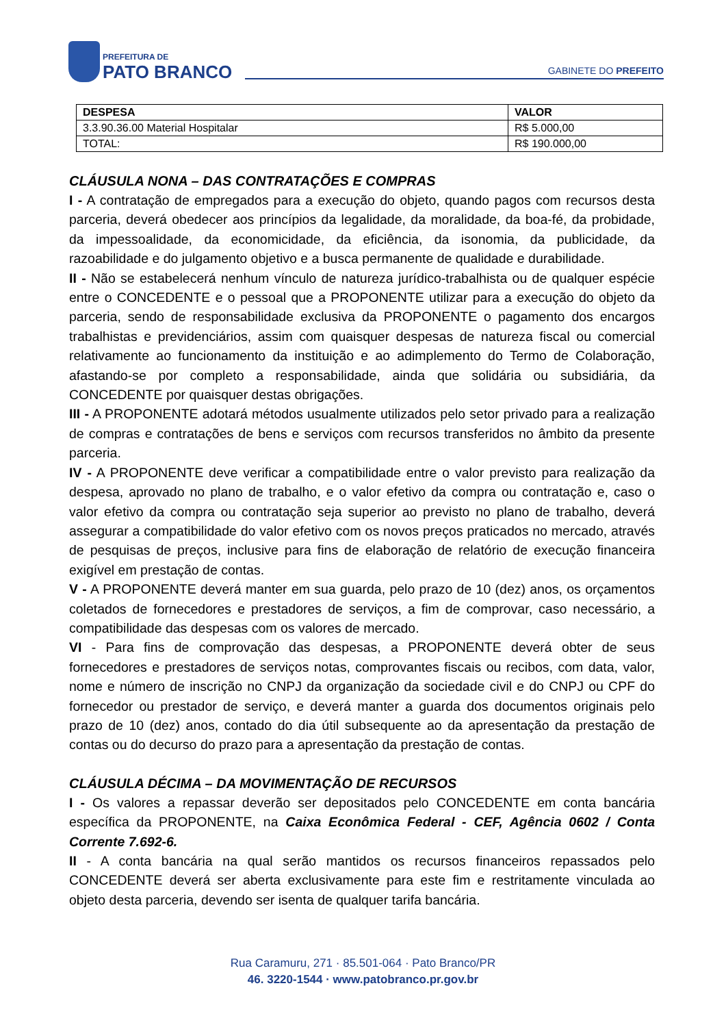PREFEITURA DE
PATO BRANCO
GABINETE DO PREFEITO
| DESPESA | VALOR |
| --- | --- |
| 3.3.90.36.00 Material Hospitalar | R$ 5.000,00 |
| TOTAL: | R$ 190.000,00 |
CLÁUSULA NONA – DAS CONTRATAÇÕES E COMPRAS
I - A contratação de empregados para a execução do objeto, quando pagos com recursos desta parceria, deverá obedecer aos princípios da legalidade, da moralidade, da boa-fé, da probidade, da impessoalidade, da economicidade, da eficiência, da isonomia, da publicidade, da razoabilidade e do julgamento objetivo e a busca permanente de qualidade e durabilidade.
II - Não se estabelecerá nenhum vínculo de natureza jurídico-trabalhista ou de qualquer espécie entre o CONCEDENTE e o pessoal que a PROPONENTE utilizar para a execução do objeto da parceria, sendo de responsabilidade exclusiva da PROPONENTE o pagamento dos encargos trabalhistas e previdenciários, assim com quaisquer despesas de natureza fiscal ou comercial relativamente ao funcionamento da instituição e ao adimplemento do Termo de Colaboração, afastando-se por completo a responsabilidade, ainda que solidária ou subsidiária, da CONCEDENTE por quaisquer destas obrigações.
III - A PROPONENTE adotará métodos usualmente utilizados pelo setor privado para a realização de compras e contratações de bens e serviços com recursos transferidos no âmbito da presente parceria.
IV - A PROPONENTE deve verificar a compatibilidade entre o valor previsto para realização da despesa, aprovado no plano de trabalho, e o valor efetivo da compra ou contratação e, caso o valor efetivo da compra ou contratação seja superior ao previsto no plano de trabalho, deverá assegurar a compatibilidade do valor efetivo com os novos preços praticados no mercado, através de pesquisas de preços, inclusive para fins de elaboração de relatório de execução financeira exigível em prestação de contas.
V - A PROPONENTE deverá manter em sua guarda, pelo prazo de 10 (dez) anos, os orçamentos coletados de fornecedores e prestadores de serviços, a fim de comprovar, caso necessário, a compatibilidade das despesas com os valores de mercado.
VI - Para fins de comprovação das despesas, a PROPONENTE deverá obter de seus fornecedores e prestadores de serviços notas, comprovantes fiscais ou recibos, com data, valor, nome e número de inscrição no CNPJ da organização da sociedade civil e do CNPJ ou CPF do fornecedor ou prestador de serviço, e deverá manter a guarda dos documentos originais pelo prazo de 10 (dez) anos, contado do dia útil subsequente ao da apresentação da prestação de contas ou do decurso do prazo para a apresentação da prestação de contas.
CLÁUSULA DÉCIMA – DA MOVIMENTAÇÃO DE RECURSOS
I - Os valores a repassar deverão ser depositados pelo CONCEDENTE em conta bancária específica da PROPONENTE, na Caixa Econômica Federal - CEF, Agência 0602 / Conta Corrente 7.692-6.
II - A conta bancária na qual serão mantidos os recursos financeiros repassados pelo CONCEDENTE deverá ser aberta exclusivamente para este fim e restritamente vinculada ao objeto desta parceria, devendo ser isenta de qualquer tarifa bancária.
Rua Caramuru, 271 · 85.501-064 · Pato Branco/PR
46. 3220-1544 · www.patobranco.pr.gov.br